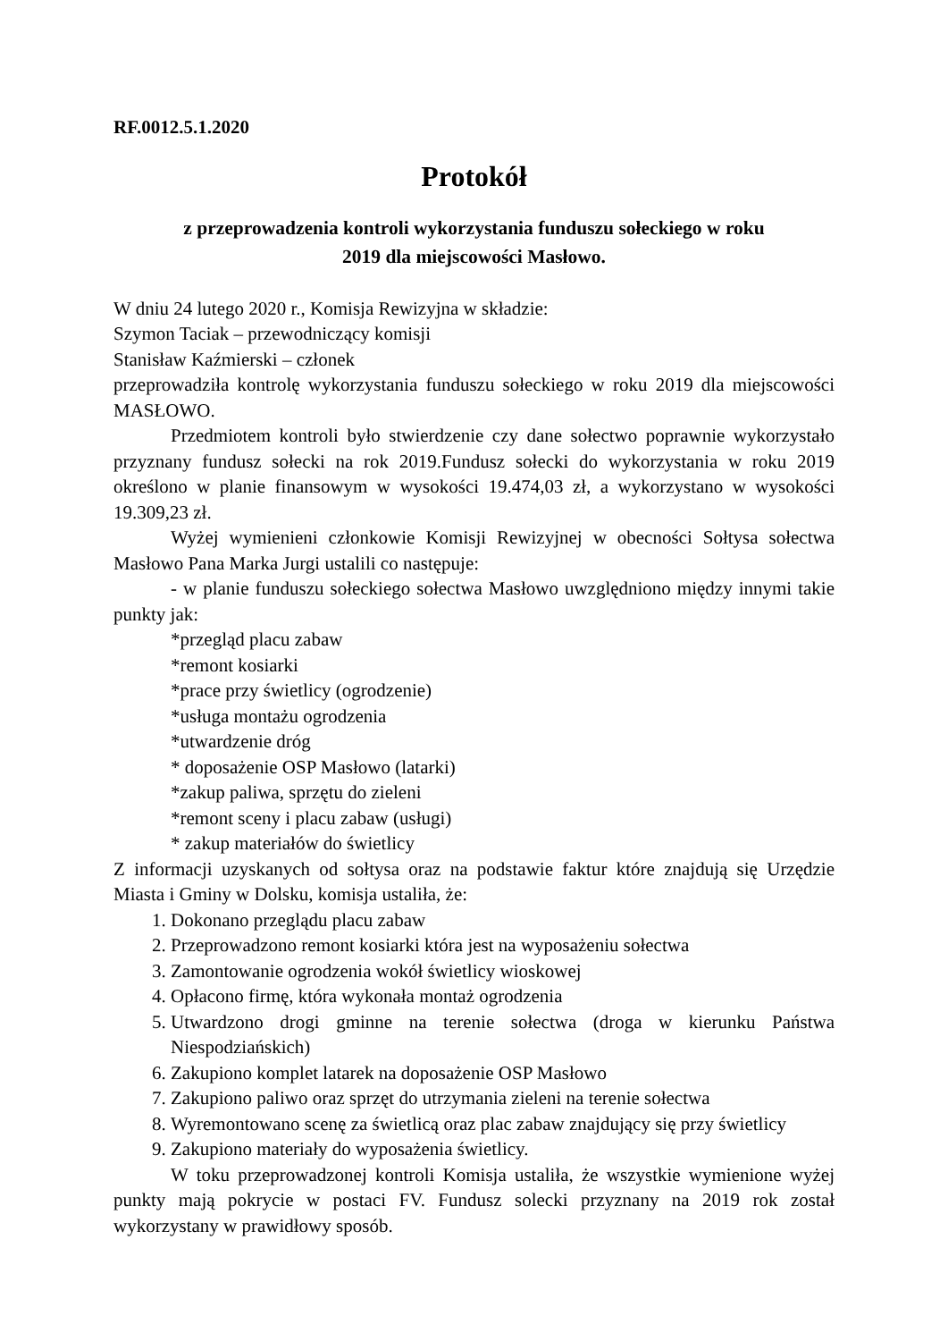RF.0012.5.1.2020
Protokół
z przeprowadzenia kontroli wykorzystania funduszu sołeckiego w roku
2019 dla miejscowości Masłowo.
W dniu 24 lutego 2020 r., Komisja Rewizyjna w składzie:
Szymon Taciak – przewodniczący komisji
Stanisław Kaźmierski – członek
przeprowadziła kontrolę wykorzystania funduszu sołeckiego w roku 2019 dla miejscowości MASŁOWO.
Przedmiotem kontroli było stwierdzenie czy dane sołectwo poprawnie wykorzystało przyznany fundusz sołecki na rok 2019.Fundusz sołecki do wykorzystania w roku 2019 określono w planie finansowym w wysokości 19.474,03 zł, a wykorzystano w wysokości 19.309,23 zł.
Wyżej wymienieni członkowie Komisji Rewizyjnej w obecności Sołtysa sołectwa Masłowo Pana Marka Jurgi ustalili co następuje:
- w planie funduszu sołeckiego sołectwa Masłowo uwzględniono między innymi takie punkty jak:
*przegląd placu zabaw
*remont kosiarki
*prace przy świetlicy (ogrodzenie)
*usługa montażu ogrodzenia
*utwardzenie dróg
* doposażenie OSP Masłowo (latarki)
*zakup paliwa, sprzętu do zieleni
*remont sceny i placu zabaw (usługi)
* zakup materiałów do świetlicy
Z informacji uzyskanych od sołtysa oraz na podstawie faktur które znajdują się Urzędzie Miasta i Gminy w Dolsku, komisja ustaliła, że:
1. Dokonano przeglądu placu zabaw
2. Przeprowadzono remont kosiarki która jest na wyposażeniu sołectwa
3. Zamontowanie ogrodzenia wokół świetlicy wioskowej
4. Opłacono firmę, która wykonała montaż ogrodzenia
5. Utwardzono drogi gminne na terenie sołectwa (droga w kierunku Państwa Niespodziańskich)
6. Zakupiono komplet latarek na doposażenie OSP Masłowo
7. Zakupiono paliwo oraz sprzęt do utrzymania zieleni na terenie sołectwa
8. Wyremontowano scenę za świetlicą oraz plac zabaw znajdujący się przy świetlicy
9. Zakupiono materiały do wyposażenia świetlicy.
W toku przeprowadzonej kontroli Komisja ustaliła, że wszystkie wymienione wyżej punkty mają pokrycie w postaci FV. Fundusz solecki przyznany na 2019 rok został wykorzystany w prawidłowy sposób.